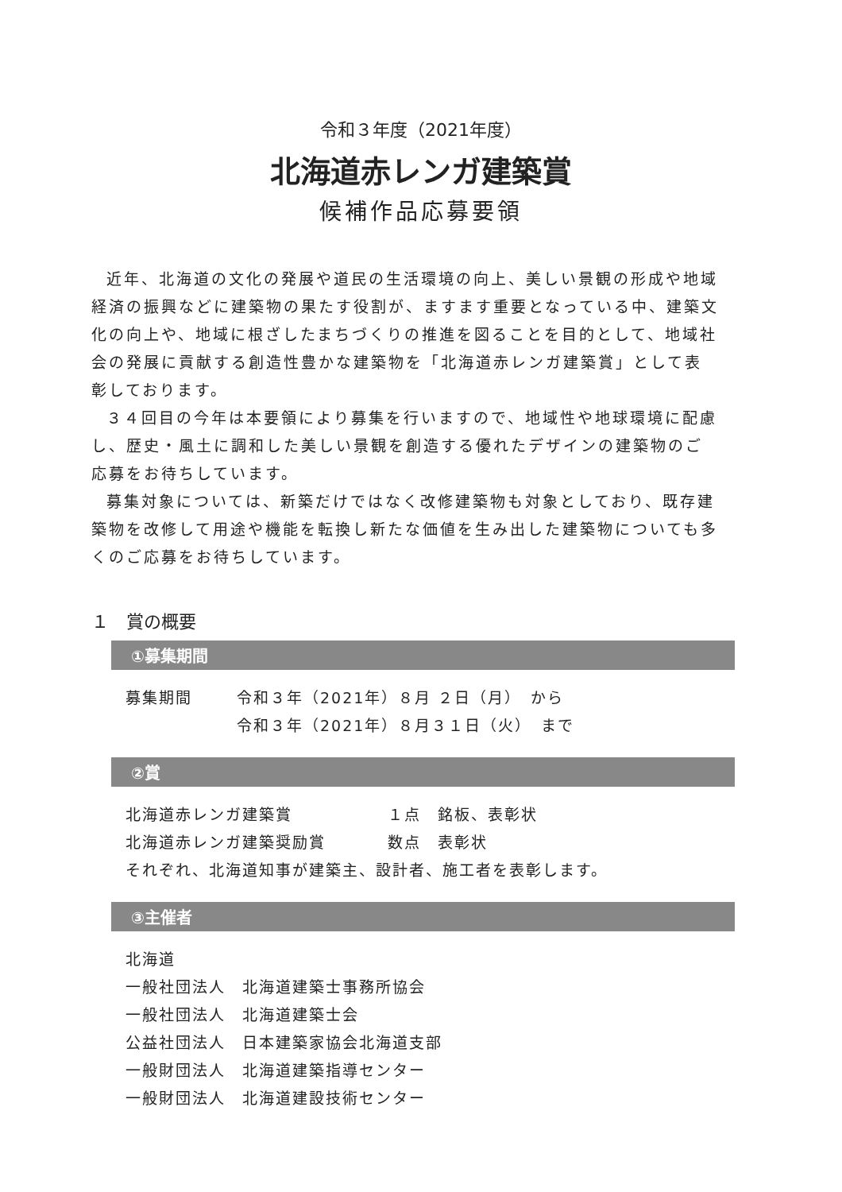令和３年度（2021年度）
北海道赤レンガ建築賞
候補作品応募要領
近年、北海道の文化の発展や道民の生活環境の向上、美しい景観の形成や地域経済の振興などに建築物の果たす役割が、ますます重要となっている中、建築文化の向上や、地域に根ざしたまちづくりの推進を図ることを目的として、地域社会の発展に貢献する創造性豊かな建築物を「北海道赤レンガ建築賞」として表彰しております。
３４回目の今年は本要領により募集を行いますので、地域性や地球環境に配慮し、歴史・風土に調和した美しい景観を創造する優れたデザインの建築物のご応募をお待ちしています。
募集対象については、新築だけではなく改修建築物も対象としており、既存建築物を改修して用途や機能を転換し新たな価値を生み出した建築物についても多くのご応募をお待ちしています。
１　賞の概要
①募集期間
募集期間 令和３年（2021年）８月 ２日（月）　から
令和３年（2021年）８月３１日（火）　まで
②賞
北海道赤レンガ建築賞 １点　銘板、表彰状
北海道赤レンガ建築奨励賞 数点　表彰状
それぞれ、北海道知事が建築主、設計者、施工者を表彰します。
③主催者
北海道
一般社団法人　北海道建築士事務所協会
一般社団法人　北海道建築士会
公益社団法人　日本建築家協会北海道支部
一般財団法人　北海道建築指導センター
一般財団法人　北海道建設技術センター